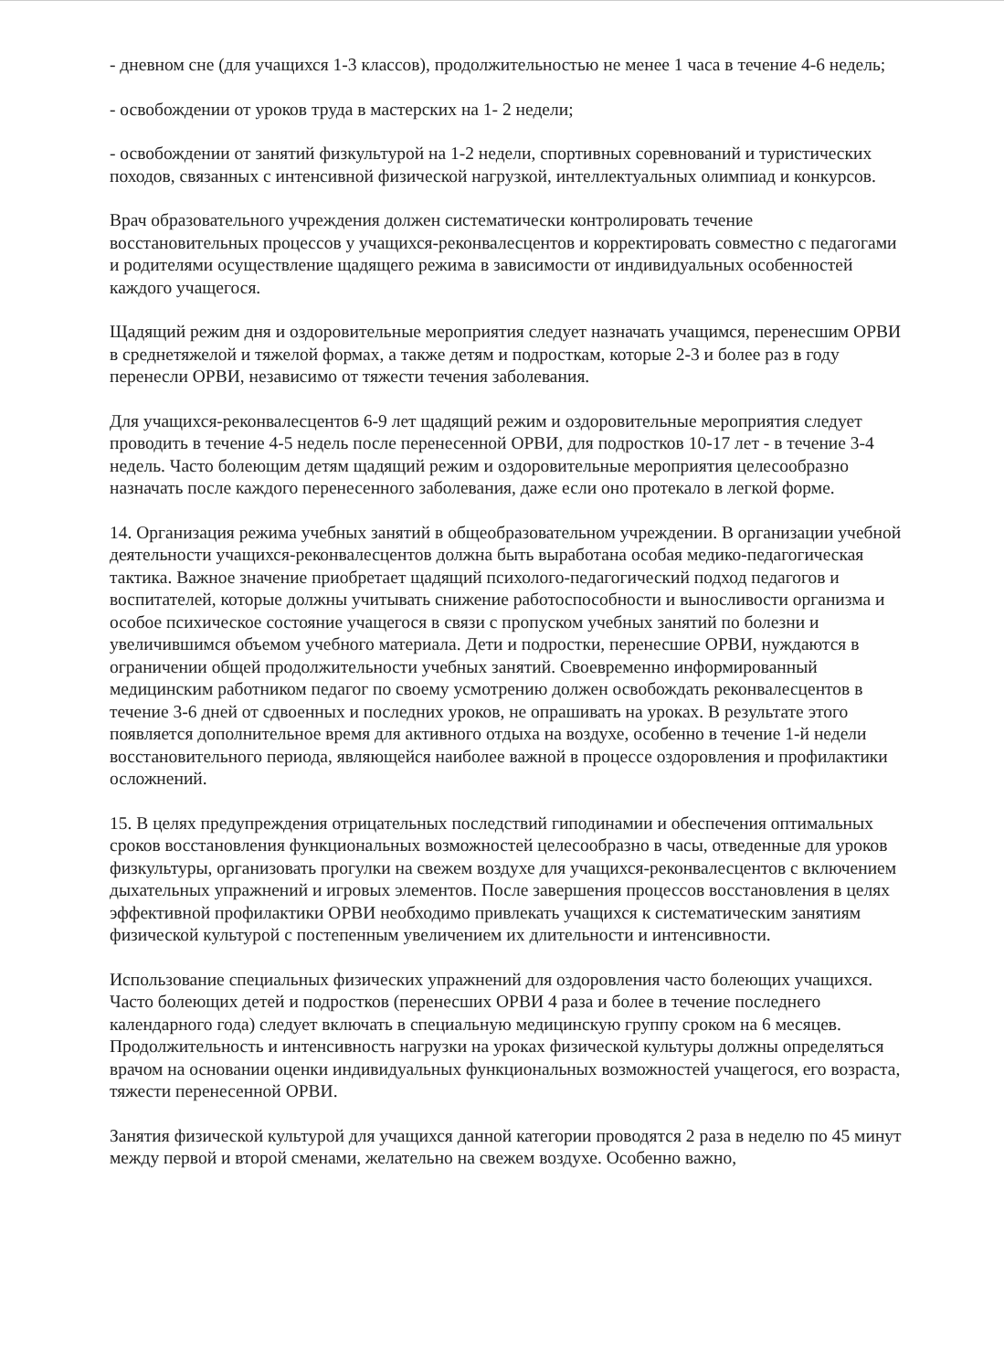- дневном сне (для учащихся 1-3 классов), продолжительностью не менее 1 часа в течение 4-6 недель;
- освобождении от уроков труда в мастерских на 1- 2 недели;
- освобождении от занятий физкультурой на 1-2 недели, спортивных соревнований и туристических походов, связанных с интенсивной физической нагрузкой, интеллектуальных олимпиад и конкурсов.
Врач образовательного учреждения должен систематически контролировать течение восстановительных процессов у учащихся-реконвалесцентов и корректировать совместно с педагогами и родителями осуществление щадящего режима в зависимости от индивидуальных особенностей каждого учащегося.
Щадящий режим дня и оздоровительные мероприятия следует назначать учащимся, перенесшим ОРВИ в среднетяжелой и тяжелой формах, а также детям и подросткам, которые 2-3 и более раз в году перенесли ОРВИ, независимо от тяжести течения заболевания.
Для учащихся-реконвалесцентов 6-9 лет щадящий режим и оздоровительные мероприятия следует проводить в течение 4-5 недель после перенесенной ОРВИ, для подростков 10-17 лет - в течение 3-4 недель. Часто болеющим детям щадящий режим и оздоровительные мероприятия целесообразно назначать после каждого перенесенного заболевания, даже если оно протекало в легкой форме.
14. Организация режима учебных занятий в общеобразовательном учреждении. В организации учебной деятельности учащихся-реконвалесцентов должна быть выработана особая медико-педагогическая тактика. Важное значение приобретает щадящий психолого-педагогический подход педагогов и воспитателей, которые должны учитывать снижение работоспособности и выносливости организма и особое психическое состояние учащегося в связи с пропуском учебных занятий по болезни и увеличившимся объемом учебного материала. Дети и подростки, перенесшие ОРВИ, нуждаются в ограничении общей продолжительности учебных занятий. Своевременно информированный медицинским работником педагог по своему усмотрению должен освобождать реконвалесцентов в течение 3-6 дней от сдвоенных и последних уроков, не опрашивать на уроках. В результате этого появляется дополнительное время для активного отдыха на воздухе, особенно в течение 1-й недели восстановительного периода, являющейся наиболее важной в процессе оздоровления и профилактики осложнений.
15. В целях предупреждения отрицательных последствий гиподинамии и обеспечения оптимальных сроков восстановления функциональных возможностей целесообразно в часы, отведенные для уроков физкультуры, организовать прогулки на свежем воздухе для учащихся-реконвалесцентов с включением дыхательных упражнений и игровых элементов. После завершения процессов восстановления в целях эффективной профилактики ОРВИ необходимо привлекать учащихся к систематическим занятиям физической культурой с постепенным увеличением их длительности и интенсивности.
Использование специальных физических упражнений для оздоровления часто болеющих учащихся. Часто болеющих детей и подростков (перенесших ОРВИ 4 раза и более в течение последнего календарного года) следует включать в специальную медицинскую группу сроком на 6 месяцев. Продолжительность и интенсивность нагрузки на уроках физической культуры должны определяться врачом на основании оценки индивидуальных функциональных возможностей учащегося, его возраста, тяжести перенесенной ОРВИ.
Занятия физической культурой для учащихся данной категории проводятся 2 раза в неделю по 45 минут между первой и второй сменами, желательно на свежем воздухе. Особенно важно,